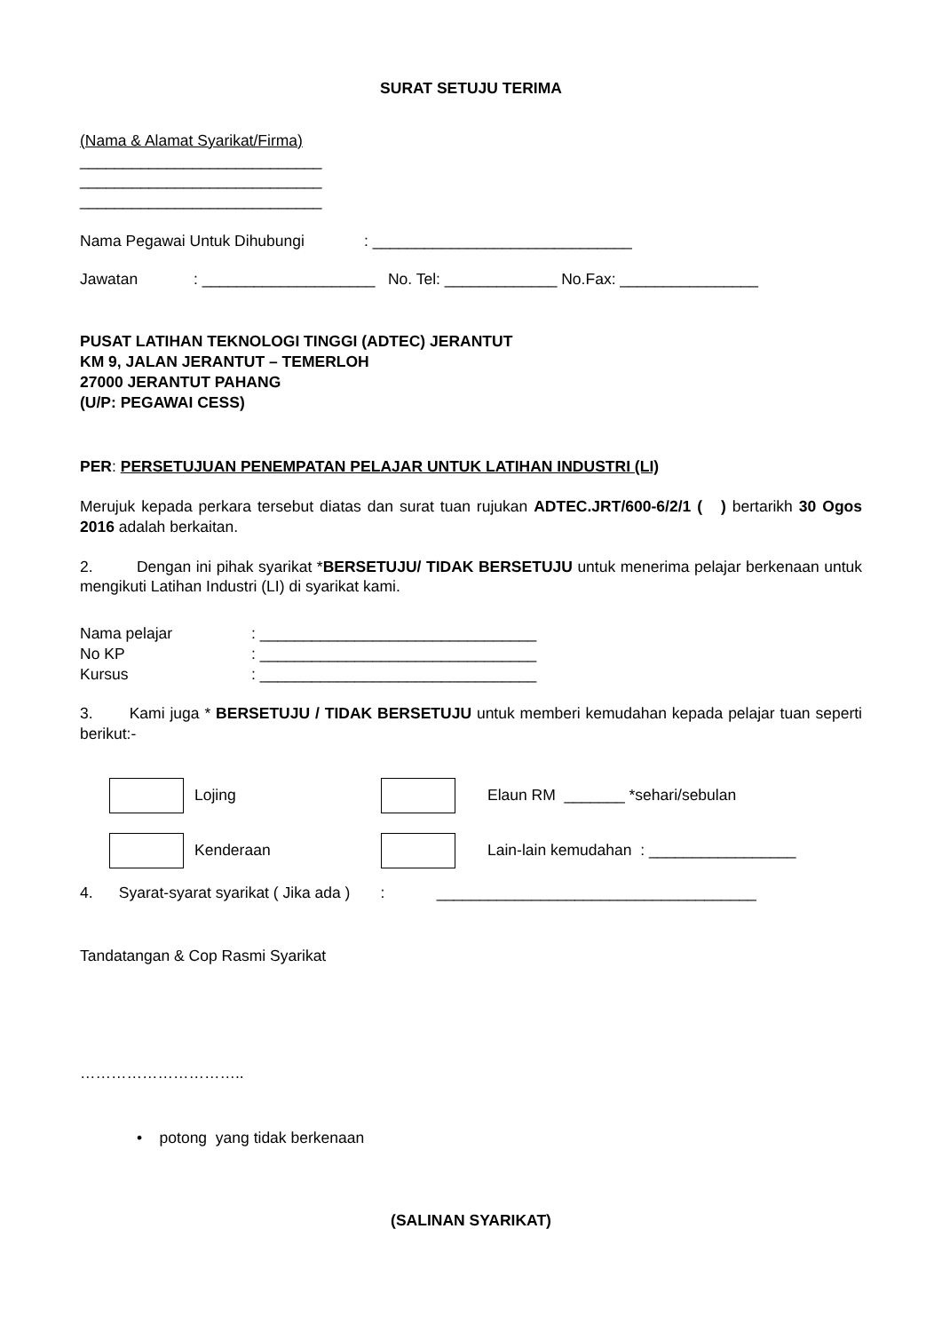SURAT SETUJU TERIMA
(Nama & Alamat Syarikat/Firma)
____________________________
____________________________
____________________________
Nama Pegawai Untuk Dihubungi: ______________________________
Jawatan: ____________________ No. Tel: _____________ No.Fax: ________________
PUSAT LATIHAN TEKNOLOGI TINGGI (ADTEC) JERANTUT
KM 9, JALAN JERANTUT – TEMERLOH
27000 JERANTUT PAHANG
(U/P: PEGAWAI CESS)
PER: PERSETUJUAN PENEMPATAN PELAJAR UNTUK LATIHAN INDUSTRI (LI)
Merujuk kepada perkara tersebut diatas dan surat tuan rujukan ADTEC.JRT/600-6/2/1 ( ) bertarikh 30 Ogos 2016 adalah berkaitan.
2. Dengan ini pihak syarikat *BERSETUJU/ TIDAK BERSETUJU untuk menerima pelajar berkenaan untuk mengikuti Latihan Industri (LI) di syarikat kami.
Nama pelajar: ________________________________
No KP: ________________________________
Kursus: ________________________________
3. Kami juga * BERSETUJU / TIDAK BERSETUJU untuk memberi kemudahan kepada pelajar tuan seperti berikut:-
Lojing Elaun RM _______ *sehari/sebulan
Kenderaan Lain-lain kemudahan : _________________
4. Syarat-syarat syarikat ( Jika ada ) : _____________________________________
Tandatangan & Cop Rasmi Syarikat
…………………………..
• potong yang tidak berkenaan
(SALINAN SYARIKAT)